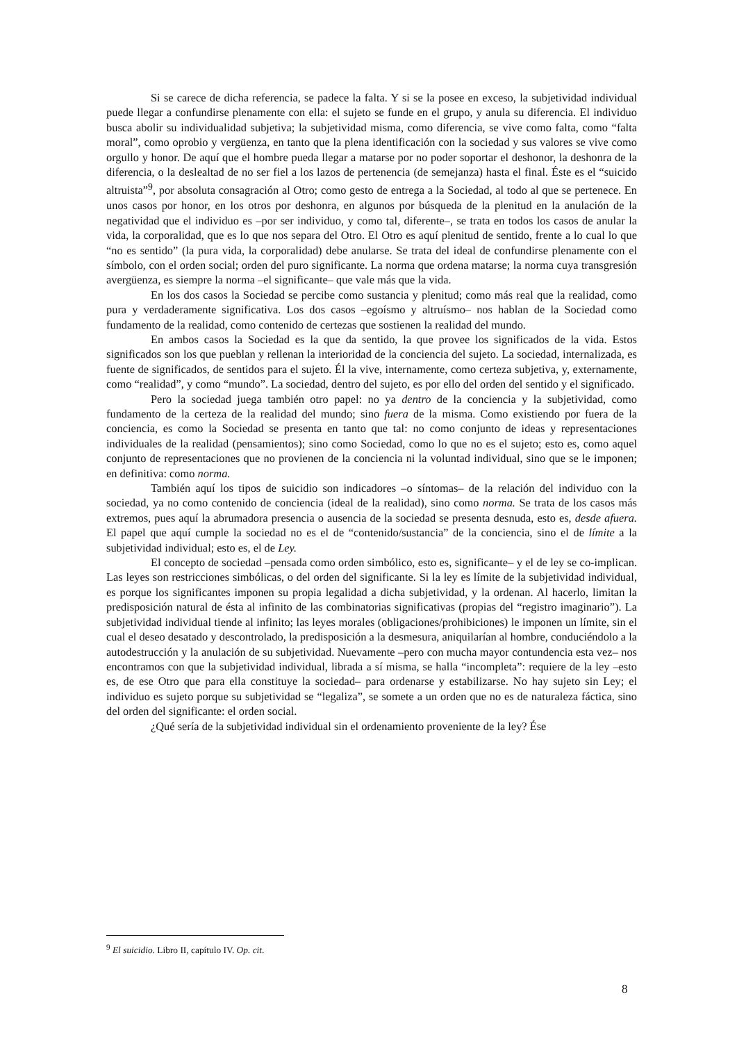Si se carece de dicha referencia, se padece la falta. Y si se la posee en exceso, la subjetividad individual puede llegar a confundirse plenamente con ella: el sujeto se funde en el grupo, y anula su diferencia. El individuo busca abolir su individualidad subjetiva; la subjetividad misma, como diferencia, se vive como falta, como “falta moral”, como oprobio y vergüenza, en tanto que la plena identificación con la sociedad y sus valores se vive como orgullo y honor. De aquí que el hombre pueda llegar a matarse por no poder soportar el deshonor, la deshonra de la diferencia, o la deslealtad de no ser fiel a los lazos de pertenencia (de semejanza) hasta el final. Éste es el “suicido altruista”<sup>9</sup>, por absoluta consagración al Otro; como gesto de entrega a la Sociedad, al todo al que se pertenece. En unos casos por honor, en los otros por deshonra, en algunos por búsqueda de la plenitud en la anulación de la negatividad que el individuo es –por ser individuo, y como tal, diferente–, se trata en todos los casos de anular la vida, la corporalidad, que es lo que nos separa del Otro. El Otro es aquí plenitud de sentido, frente a lo cual lo que “no es sentido” (la pura vida, la corporalidad) debe anularse. Se trata del ideal de confundirse plenamente con el símbolo, con el orden social; orden del puro significante. La norma que ordena matarse; la norma cuya transgresión avergüenza, es siempre la norma –el significante– que vale más que la vida.
En los dos casos la Sociedad se percibe como sustancia y plenitud; como más real que la realidad, como pura y verdaderamente significativa. Los dos casos –egoísmo y altruísmo– nos hablan de la Sociedad como fundamento de la realidad, como contenido de certezas que sostienen la realidad del mundo.
En ambos casos la Sociedad es la que da sentido, la que provee los significados de la vida. Estos significados son los que pueblan y rellenan la interioridad de la conciencia del sujeto. La sociedad, internalizada, es fuente de significados, de sentidos para el sujeto. Él la vive, internamente, como certeza subjetiva, y, externamente, como “realidad”, y como “mundo”. La sociedad, dentro del sujeto, es por ello del orden del sentido y el significado.
Pero la sociedad juega también otro papel: no ya dentro de la conciencia y la subjetividad, como fundamento de la certeza de la realidad del mundo; sino fuera de la misma. Como existiendo por fuera de la conciencia, es como la Sociedad se presenta en tanto que tal: no como conjunto de ideas y representaciones individuales de la realidad (pensamientos); sino como Sociedad, como lo que no es el sujeto; esto es, como aquel conjunto de representaciones que no provienen de la conciencia ni la voluntad individual, sino que se le imponen; en definitiva: como norma.
También aquí los tipos de suicidio son indicadores –o síntomas– de la relación del individuo con la sociedad, ya no como contenido de conciencia (ideal de la realidad), sino como norma. Se trata de los casos más extremos, pues aquí la abrumadora presencia o ausencia de la sociedad se presenta desnuda, esto es, desde afuera. El papel que aquí cumple la sociedad no es el de “contenido/sustancia” de la conciencia, sino el de límite a la subjetividad individual; esto es, el de Ley.
El concepto de sociedad –pensada como orden simbólico, esto es, significante– y el de ley se co-implican. Las leyes son restricciones simbólicas, o del orden del significante. Si la ley es límite de la subjetividad individual, es porque los significantes imponen su propia legalidad a dicha subjetividad, y la ordenan. Al hacerlo, limitan la predisposición natural de ésta al infinito de las combinatorias significativas (propias del “registro imaginario”). La subjetividad individual tiende al infinito; las leyes morales (obligaciones/prohibiciones) le imponen un límite, sin el cual el deseo desatado y descontrolado, la predisposición a la desmesura, aniquilarían al hombre, conduciéndolo a la autodestrucción y la anulación de su subjetividad. Nuevamente –pero con mucha mayor contundencia esta vez– nos encontramos con que la subjetividad individual, librada a sí misma, se halla “incompleta”: requiere de la ley –esto es, de ese Otro que para ella constituye la sociedad– para ordenarse y estabilizarse. No hay sujeto sin Ley; el individuo es sujeto porque su subjetividad se “legaliza”, se somete a un orden que no es de naturaleza fáctica, sino del orden del significante: el orden social.
¿Qué sería de la subjetividad individual sin el ordenamiento proveniente de la ley? Ése
<sup>9</sup> El suicidio. Libro II, capítulo IV. Op. cit.
8